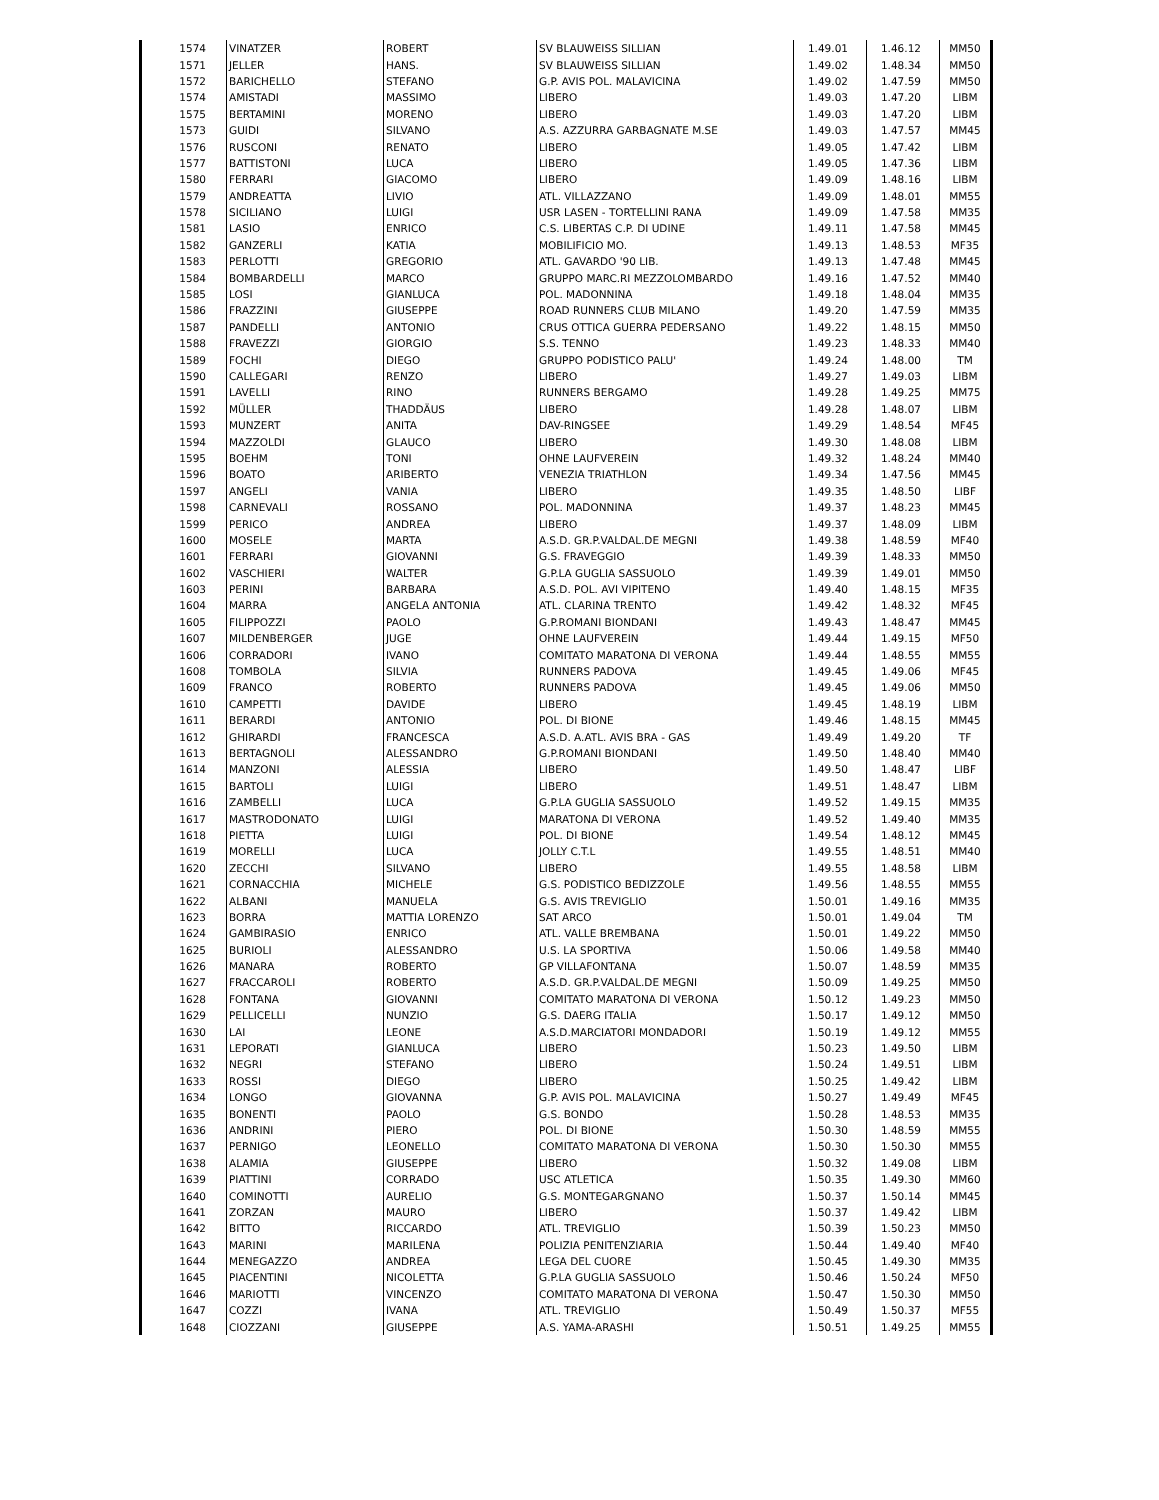| 1574 | VINATZER | ROBERT | SV BLAUWEISS SILLIAN | 1.49.01 | 1.46.12 | MM50 |
| 1571 | JELLER | HANS. | SV BLAUWEISS SILLIAN | 1.49.02 | 1.48.34 | MM50 |
| 1572 | BARICHELLO | STEFANO | G.P. AVIS POL. MALAVICINA | 1.49.02 | 1.47.59 | MM50 |
| 1574 | AMISTADI | MASSIMO | LIBERO | 1.49.03 | 1.47.20 | LIBM |
| 1575 | BERTAMINI | MORENO | LIBERO | 1.49.03 | 1.47.20 | LIBM |
| 1573 | GUIDI | SILVANO | A.S. AZZURRA GARBAGNATE M.SE | 1.49.03 | 1.47.57 | MM45 |
| 1576 | RUSCONI | RENATO | LIBERO | 1.49.05 | 1.47.42 | LIBM |
| 1577 | BATTISTONI | LUCA | LIBERO | 1.49.05 | 1.47.36 | LIBM |
| 1580 | FERRARI | GIACOMO | LIBERO | 1.49.09 | 1.48.16 | LIBM |
| 1579 | ANDREATTA | LIVIO | ATL. VILLAZZANO | 1.49.09 | 1.48.01 | MM55 |
| 1578 | SICILIANO | LUIGI | USR LASEN - TORTELLINI RANA | 1.49.09 | 1.47.58 | MM35 |
| 1581 | LASIO | ENRICO | C.S. LIBERTAS C.P. DI UDINE | 1.49.11 | 1.47.58 | MM45 |
| 1582 | GANZERLI | KATIA | MOBILIFICIO MO. | 1.49.13 | 1.48.53 | MF35 |
| 1583 | PERLOTTI | GREGORIO | ATL. GAVARDO '90 LIB. | 1.49.13 | 1.47.48 | MM45 |
| 1584 | BOMBARDELLI | MARCO | GRUPPO MARC.RI MEZZOLOMBARDO | 1.49.16 | 1.47.52 | MM40 |
| 1585 | LOSI | GIANLUCA | POL. MADONNINA | 1.49.18 | 1.48.04 | MM35 |
| 1586 | FRAZZINI | GIUSEPPE | ROAD RUNNERS CLUB MILANO | 1.49.20 | 1.47.59 | MM35 |
| 1587 | PANDELLI | ANTONIO | CRUS OTTICA GUERRA PEDERSANO | 1.49.22 | 1.48.15 | MM50 |
| 1588 | FRAVEZZI | GIORGIO | S.S. TENNO | 1.49.23 | 1.48.33 | MM40 |
| 1589 | FOCHI | DIEGO | GRUPPO PODISTICO PALU' | 1.49.24 | 1.48.00 | TM |
| 1590 | CALLEGARI | RENZO | LIBERO | 1.49.27 | 1.49.03 | LIBM |
| 1591 | LAVELLI | RINO | RUNNERS BERGAMO | 1.49.28 | 1.49.25 | MM75 |
| 1592 | MÜLLER | THADDÄUS | LIBERO | 1.49.28 | 1.48.07 | LIBM |
| 1593 | MUNZERT | ANITA | DAV-RINGSEE | 1.49.29 | 1.48.54 | MF45 |
| 1594 | MAZZOLDI | GLAUCO | LIBERO | 1.49.30 | 1.48.08 | LIBM |
| 1595 | BOEHM | TONI | OHNE LAUFVEREIN | 1.49.32 | 1.48.24 | MM40 |
| 1596 | BOATO | ARIBERTO | VENEZIA TRIATHLON | 1.49.34 | 1.47.56 | MM45 |
| 1597 | ANGELI | VANIA | LIBERO | 1.49.35 | 1.48.50 | LIBF |
| 1598 | CARNEVALI | ROSSANO | POL. MADONNINA | 1.49.37 | 1.48.23 | MM45 |
| 1599 | PERICO | ANDREA | LIBERO | 1.49.37 | 1.48.09 | LIBM |
| 1600 | MOSELE | MARTA | A.S.D. GR.P.VALDAL.DE MEGNI | 1.49.38 | 1.48.59 | MF40 |
| 1601 | FERRARI | GIOVANNI | G.S. FRAVEGGIO | 1.49.39 | 1.48.33 | MM50 |
| 1602 | VASCHIERI | WALTER | G.P.LA GUGLIA SASSUOLO | 1.49.39 | 1.49.01 | MM50 |
| 1603 | PERINI | BARBARA | A.S.D. POL. AVI VIPITENO | 1.49.40 | 1.48.15 | MF35 |
| 1604 | MARRA | ANGELA ANTONIA | ATL. CLARINA TRENTO | 1.49.42 | 1.48.32 | MF45 |
| 1605 | FILIPPOZZI | PAOLO | G.P.ROMANI BIONDANI | 1.49.43 | 1.48.47 | MM45 |
| 1607 | MILDENBERGER | JUGE | OHNE LAUFVEREIN | 1.49.44 | 1.49.15 | MF50 |
| 1606 | CORRADORI | IVANO | COMITATO MARATONA DI VERONA | 1.49.44 | 1.48.55 | MM55 |
| 1608 | TOMBOLA | SILVIA | RUNNERS PADOVA | 1.49.45 | 1.49.06 | MF45 |
| 1609 | FRANCO | ROBERTO | RUNNERS PADOVA | 1.49.45 | 1.49.06 | MM50 |
| 1610 | CAMPETTI | DAVIDE | LIBERO | 1.49.45 | 1.48.19 | LIBM |
| 1611 | BERARDI | ANTONIO | POL. DI BIONE | 1.49.46 | 1.48.15 | MM45 |
| 1612 | GHIRARDI | FRANCESCA | A.S.D. A.ATL. AVIS BRA - GAS | 1.49.49 | 1.49.20 | TF |
| 1613 | BERTAGNOLI | ALESSANDRO | G.P.ROMANI BIONDANI | 1.49.50 | 1.48.40 | MM40 |
| 1614 | MANZONI | ALESSIA | LIBERO | 1.49.50 | 1.48.47 | LIBF |
| 1615 | BARTOLI | LUIGI | LIBERO | 1.49.51 | 1.48.47 | LIBM |
| 1616 | ZAMBELLI | LUCA | G.P.LA GUGLIA SASSUOLO | 1.49.52 | 1.49.15 | MM35 |
| 1617 | MASTRODONATO | LUIGI | MARATONA DI VERONA | 1.49.52 | 1.49.40 | MM35 |
| 1618 | PIETTA | LUIGI | POL. DI BIONE | 1.49.54 | 1.48.12 | MM45 |
| 1619 | MORELLI | LUCA | JOLLY C.T.L | 1.49.55 | 1.48.51 | MM40 |
| 1620 | ZECCHI | SILVANO | LIBERO | 1.49.55 | 1.48.58 | LIBM |
| 1621 | CORNACCHIA | MICHELE | G.S. PODISTICO BEDIZZOLE | 1.49.56 | 1.48.55 | MM55 |
| 1622 | ALBANI | MANUELA | G.S. AVIS TREVIGLIO | 1.50.01 | 1.49.16 | MM35 |
| 1623 | BORRA | MATTIA LORENZO | SAT ARCO | 1.50.01 | 1.49.04 | TM |
| 1624 | GAMBIRASIO | ENRICO | ATL. VALLE BREMBANA | 1.50.01 | 1.49.22 | MM50 |
| 1625 | BURIOLI | ALESSANDRO | U.S. LA SPORTIVA | 1.50.06 | 1.49.58 | MM40 |
| 1626 | MANARA | ROBERTO | GP VILLAFONTANA | 1.50.07 | 1.48.59 | MM35 |
| 1627 | FRACCAROLI | ROBERTO | A.S.D. GR.P.VALDAL.DE MEGNI | 1.50.09 | 1.49.25 | MM50 |
| 1628 | FONTANA | GIOVANNI | COMITATO MARATONA DI VERONA | 1.50.12 | 1.49.23 | MM50 |
| 1629 | PELLICELLI | NUNZIO | G.S. DAERG ITALIA | 1.50.17 | 1.49.12 | MM50 |
| 1630 | LAI | LEONE | A.S.D.MARCIATORI MONDADORI | 1.50.19 | 1.49.12 | MM55 |
| 1631 | LEPORATI | GIANLUCA | LIBERO | 1.50.23 | 1.49.50 | LIBM |
| 1632 | NEGRI | STEFANO | LIBERO | 1.50.24 | 1.49.51 | LIBM |
| 1633 | ROSSI | DIEGO | LIBERO | 1.50.25 | 1.49.42 | LIBM |
| 1634 | LONGO | GIOVANNA | G.P. AVIS POL. MALAVICINA | 1.50.27 | 1.49.49 | MF45 |
| 1635 | BONENTI | PAOLO | G.S. BONDO | 1.50.28 | 1.48.53 | MM35 |
| 1636 | ANDRINI | PIERO | POL. DI BIONE | 1.50.30 | 1.48.59 | MM55 |
| 1637 | PERNIGO | LEONELLO | COMITATO MARATONA DI VERONA | 1.50.30 | 1.50.30 | MM55 |
| 1638 | ALAMIA | GIUSEPPE | LIBERO | 1.50.32 | 1.49.08 | LIBM |
| 1639 | PIATTINI | CORRADO | USC ATLETICA | 1.50.35 | 1.49.30 | MM60 |
| 1640 | COMINOTTI | AURELIO | G.S. MONTEGARGNANO | 1.50.37 | 1.50.14 | MM45 |
| 1641 | ZORZAN | MAURO | LIBERO | 1.50.37 | 1.49.42 | LIBM |
| 1642 | BITTO | RICCARDO | ATL. TREVIGLIO | 1.50.39 | 1.50.23 | MM50 |
| 1643 | MARINI | MARILENA | POLIZIA PENITENZIARIA | 1.50.44 | 1.49.40 | MF40 |
| 1644 | MENEGAZZO | ANDREA | LEGA DEL CUORE | 1.50.45 | 1.49.30 | MM35 |
| 1645 | PIACENTINI | NICOLETTA | G.P.LA GUGLIA SASSUOLO | 1.50.46 | 1.50.24 | MF50 |
| 1646 | MARIOTTI | VINCENZO | COMITATO MARATONA DI VERONA | 1.50.47 | 1.50.30 | MM50 |
| 1647 | COZZI | IVANA | ATL. TREVIGLIO | 1.50.49 | 1.50.37 | MF55 |
| 1648 | CIOZZANI | GIUSEPPE | A.S. YAMA-ARASHI | 1.50.51 | 1.49.25 | MM55 |